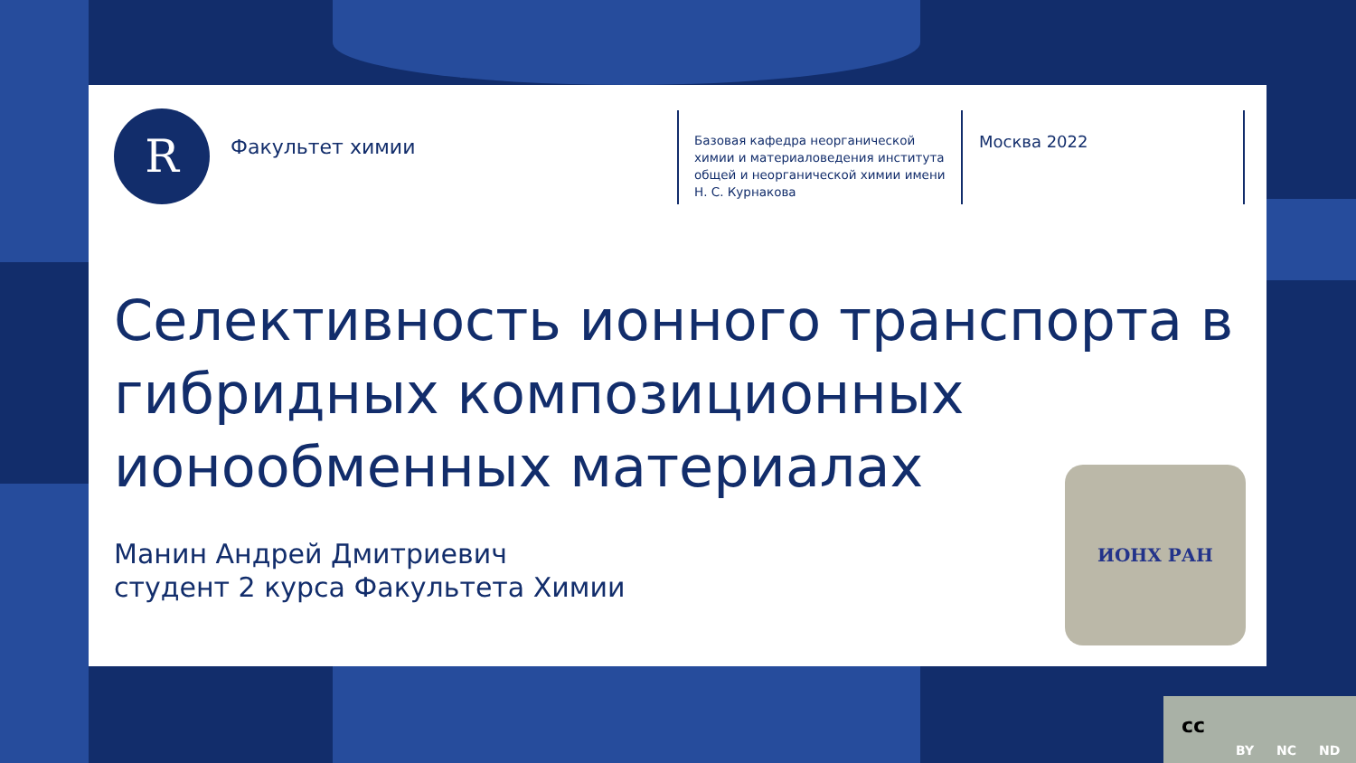R Факультет химии
Базовая кафедра неорганической химии и материаловедения института общей и неорганической химии имени Н. С. Курнакова
Москва 2022
Селективность ионного транспорта в гибридных композиционных ионообменных материалах
Манин Андрей Дмитриевич
студент 2 курса Факультета Химии
ИОНХ РАН
cc
BY NC ND